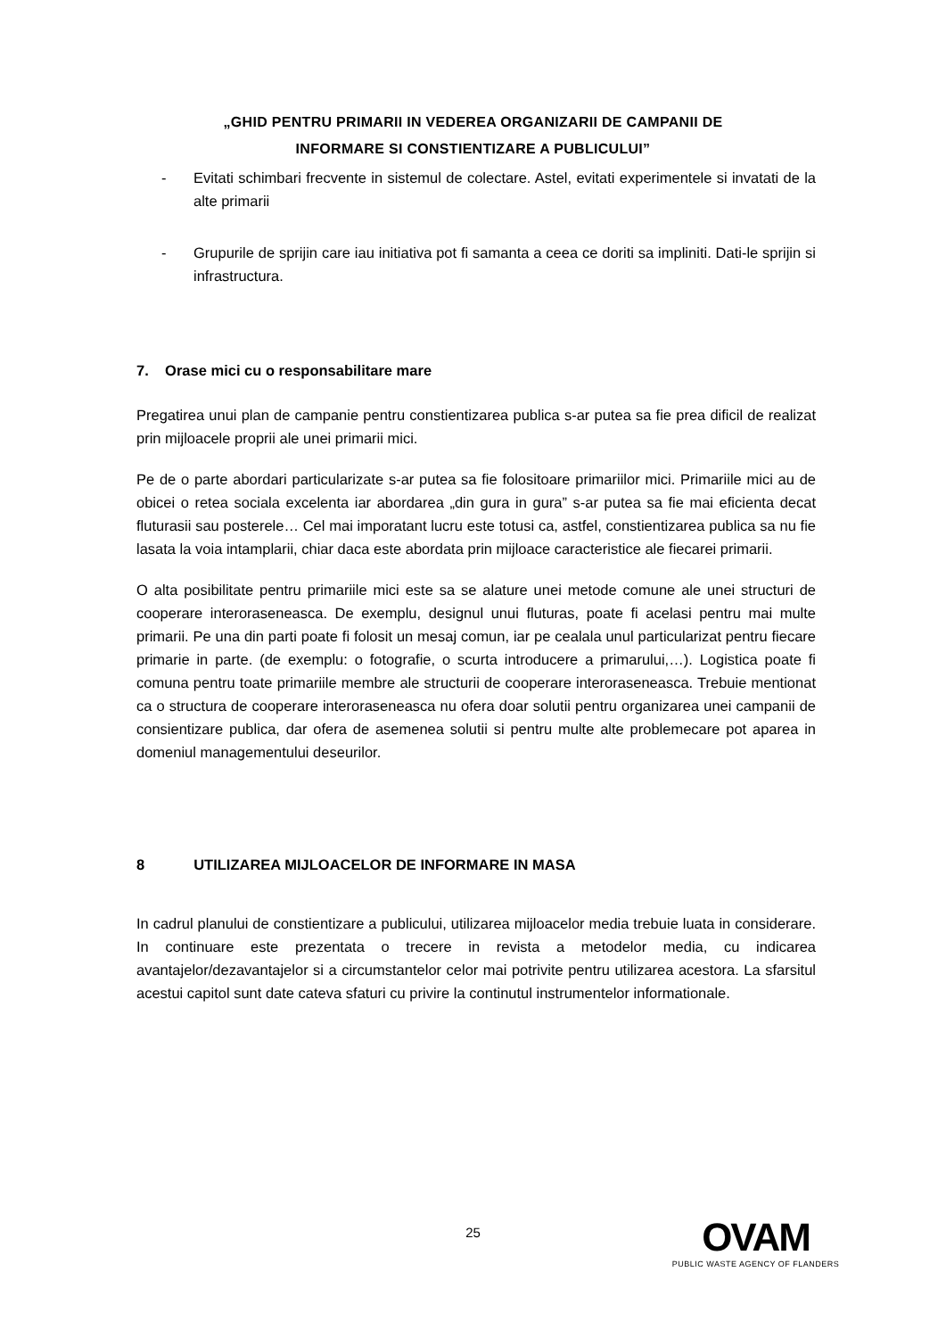„GHID PENTRU PRIMARII IN VEDEREA ORGANIZARII DE CAMPANII DE
INFORMARE SI CONSTIENTIZARE A PUBLICULUI”
- Evitati schimbari frecvente in sistemul de colectare. Astel, evitati experimentele si invatati de la alte primarii
- Grupurile de sprijin care iau initiativa pot fi samanta a ceea ce doriti sa impliniti. Dati-le sprijin si infrastructura.
7. Orase mici cu o responsabilitare mare
Pregatirea unui plan de campanie pentru constientizarea publica s-ar putea sa fie prea dificil de realizat prin mijloacele proprii ale unei primarii mici.
Pe de o parte abordari particularizate s-ar putea sa fie folositoare primariilor mici. Primariile mici au de obicei o retea sociala excelenta iar abordarea „din gura in gura” s-ar putea sa fie mai eficienta decat fluturasii sau posterele… Cel mai imporatant lucru este totusi ca, astfel, constientizarea publica sa nu fie lasata la voia intamplarii, chiar daca este abordata prin mijloace caracteristice ale fiecarei primarii.
O alta posibilitate pentru primariile mici este sa se alature unei metode comune ale unei structuri de cooperare interoraseneasca. De exemplu, designul unui fluturas, poate fi acelasi pentru mai multe primarii. Pe una din parti poate fi folosit un mesaj comun, iar pe cealala unul particularizat pentru fiecare primarie in parte. (de exemplu: o fotografie, o scurta introducere a primarului,…). Logistica poate fi comuna pentru toate primariile membre ale structurii de cooperare interoraseneasca. Trebuie mentionat ca o structura de cooperare interoraseneasca nu ofera doar solutii pentru organizarea unei campanii de consientizare publica, dar ofera de asemenea solutii si pentru multe alte problemecare pot aparea in domeniul managementului deseurilor.
8 UTILIZAREA MIJLOACELOR DE INFORMARE IN MASA
In cadrul planului de constientizare a publicului, utilizarea mijloacelor media trebuie luata in considerare. In continuare este prezentata o trecere in revista a metodelor media, cu indicarea avantajelor/dezavantajelor si a circumstantelor celor mai potrivite pentru utilizarea acestora. La sfarsitul acestui capitol sunt date cateva sfaturi cu privire la continutul instrumentelor informationale.
25
OVAM
PUBLIC WASTE AGENCY OF FLANDERS